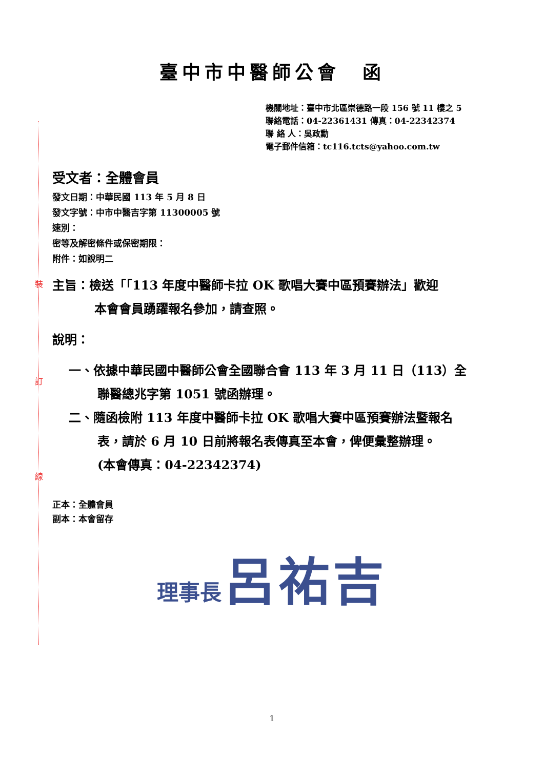裝
訂
線
臺中市中醫師公會　函
機關地址：臺中市北區崇德路一段 156 號 11 樓之 5
聯絡電話：04-22361431 傳真：04-22342374
聯 絡 人：吳政勳
電子郵件信箱：tc116.tcts@yahoo.com.tw
受文者：全體會員
發文日期：中華民國 113 年 5 月 8 日
發文字號：中市中醫吉字第 11300005 號
速別：
密等及解密條件或保密期限：
附件：如說明二
主旨：檢送「「113 年度中醫師卡拉 OK 歌唱大賽中區預賽辦法」歡迎
本會會員踴躍報名參加，請查照。
說明：
一、依據中華民國中醫師公會全國聯合會 113 年 3 月 11 日（113）全
聯醫總兆字第 1051 號函辦理。
二、隨函檢附 113 年度中醫師卡拉 OK 歌唱大賽中區預賽辦法暨報名
表，請於 6 月 10 日前將報名表傳真至本會，俾便彙整辦理。
(本會傳真：04-22342374)
正本：全體會員
副本：本會留存
理事長 呂祐吉
1